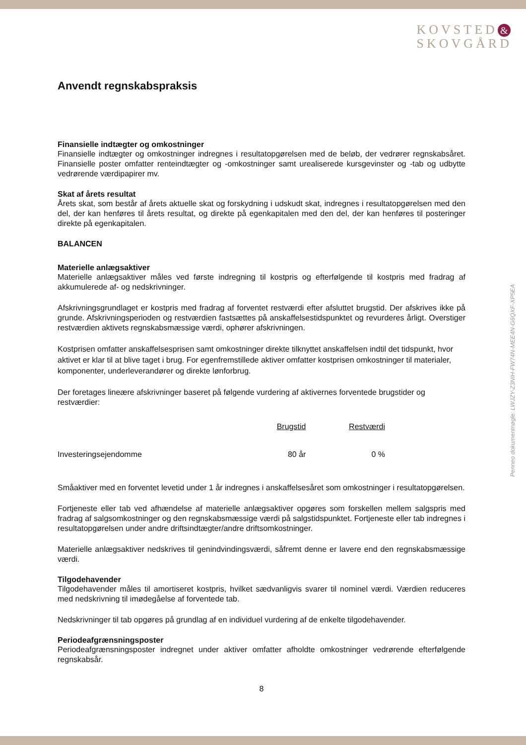KOVSTED &
SKOVGÅRD
Anvendt regnskabspraksis
Finansielle indtægter og omkostninger
Finansielle indtægter og omkostninger indregnes i resultatopgørelsen med de beløb, der vedrører regnskabsåret. Finansielle poster omfatter renteindtægter og -omkostninger samt urealiserede kursgevinster og -tab og udbytte vedrørende værdipapirer mv.
Skat af årets resultat
Årets skat, som består af årets aktuelle skat og forskydning i udskudt skat, indregnes i resultatopgørelsen med den del, der kan henføres til årets resultat, og direkte på egenkapitalen med den del, der kan henføres til posteringer direkte på egenkapitalen.
BALANCEN
Materielle anlægsaktiver
Materielle anlægsaktiver måles ved første indregning til kostpris og efterfølgende til kostpris med fradrag af akkumulerede af- og nedskrivninger.
Afskrivningsgrundlaget er kostpris med fradrag af forventet restværdi efter afsluttet brugstid. Der afskrives ikke på grunde. Afskrivningsperioden og restværdien fastsættes på anskaffelsestidspunktet og revurderes årligt. Overstiger restværdien aktivets regnskabsmæssige værdi, ophører afskrivningen.
Kostprisen omfatter anskaffelsesprisen samt omkostninger direkte tilknyttet anskaffelsen indtil det tidspunkt, hvor aktivet er klar til at blive taget i brug. For egenfremstillede aktiver omfatter kostprisen omkostninger til materialer, komponenter, underleverandører og direkte lønforbrug.
Der foretages lineære afskrivninger baseret på følgende vurdering af aktivernes forventede brugstider og restværdier:
| | Brugstid | Restværdi |
| --- | --- | --- |
| Investeringsejendomme | 80 år | 0 % |
Småaktiver med en forventet levetid under 1 år indregnes i anskaffelsesåret som omkostninger i resultatopgørelsen.
Fortjeneste eller tab ved afhændelse af materielle anlægsaktiver opgøres som forskellen mellem salgspris med fradrag af salgsomkostninger og den regnskabsmæssige værdi på salgstidspunktet. Fortjeneste eller tab indregnes i resultatopgørelsen under andre driftsindtægter/andre driftsomkostninger.
Materielle anlægsaktiver nedskrives til genindvindingsværdi, såfremt denne er lavere end den regnskabsmæssige værdi.
Tilgodehavender
Tilgodehavender måles til amortiseret kostpris, hvilket sædvanligvis svarer til nominel værdi. Værdien reduceres med nedskrivning til imødegåelse af forventede tab.
Nedskrivninger til tab opgøres på grundlag af en individuel vurdering af de enkelte tilgodehavender.
Periodeafgrænsningsposter
Periodeafgrænsningsposter indregnet under aktiver omfatter afholdte omkostninger vedrørende efterfølgende regnskabsår.
8
Penneo dokumentnøgle: LWJZY-Z3NIH-FW74N-MEE4N-G6QXF-XP5EA